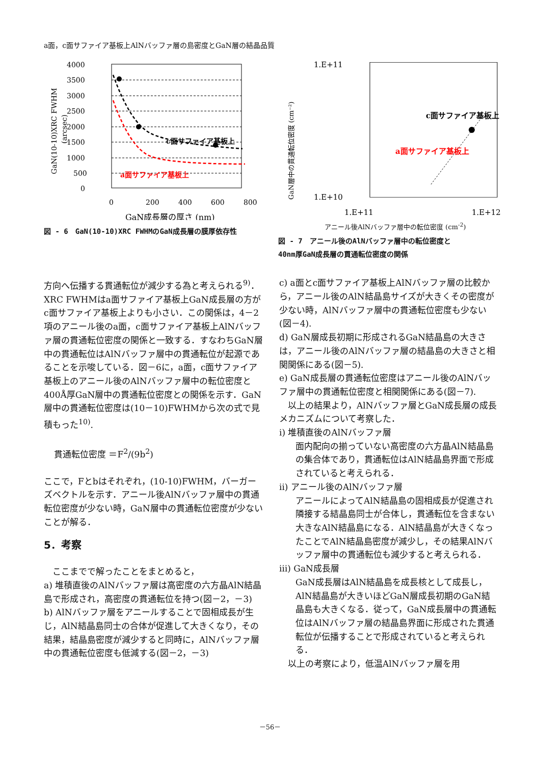a面，c面サファイア基板上AlNバッファ層の島密度とGaN層の結晶品質
4000
3500
3000
2500
2000
1500
1000
500
0
0
200
400
600
800
GaN成長層の厚さ (nm)
GaN(10-10)XRC FWHM
(arcsec)
c面サファイア基板上
a面サファイア基板上
図 - 6　GaN(10-10)XRC FWHMのGaN成長層の膜厚依存性
1.E+11
1.E+10
1.E+11
1.E+12
GaN層中の貫通転位密度 (cm⁻²)
c面サファイア基板上
a面サファイア基板上
アニール後AlNバッファ層中の転位密度 (cm<sup>-2</sup>)
図 - 7　アニール後のAlNバッファ層中の転位密度と
40nm厚GaN成長層の貫通転位密度の関係
方向へ伝播する貫通転位が減少する為と考えられる<sup>9)</sup>．XRC FWHMはa面サファイア基板上GaN成長層の方がc面サファイア基板上よりも小さい．この関係は，4－2項のアニール後のa面，c面サファイア基板上AlNバッファ層の貫通転位密度の関係と一致する．すなわちGaN層中の貫通転位はAlNバッファ層中の貫通転位が起源であることを示唆している．図－6に，a面，c面サファイア基板上のアニール後のAlNバッファ層中の転位密度と400Å厚GaN層中の貫通転位密度との関係を示す．GaN層中の貫通転位密度は(10－10)FWHMから次の式で見積もった<sup>10)</sup>.
貫通転位密度 ＝F<sup>2</sup>/(9b<sup>2</sup>)
ここで，Fとbはそれぞれ，(10-10)FWHM，バーガーズベクトルを示す．アニール後AlNバッファ層中の貫通転位密度が少ない時，GaN層中の貫通転位密度が少ないことが解る．
5．考察
　ここまでで解ったことをまとめると，
a) 堆積直後のAlNバッファ層は高密度の六方晶AlN結晶島で形成され，高密度の貫通転位を持つ(図－2，－3)
b) AlNバッファ層をアニールすることで固相成長が生じ，AlN結晶島同士の合体が促進して大きくなり，その結果，結晶島密度が減少すると同時に，AlNバッファ層中の貫通転位密度も低減する(図－2，－3)
c) a面とc面サファイア基板上AlNバッファ層の比較から，アニール後のAlN結晶島サイズが大きくその密度が少ない時，AlNバッファ層中の貫通転位密度も少ない(図－4).
d) GaN層成長初期に形成されるGaN結晶島の大きさは，アニール後のAlNバッファ層の結晶島の大きさと相関関係にある(図－5).
e) GaN成長層の貫通転位密度はアニール後のAlNバッファ層中の貫通転位密度と相関関係にある(図－7).
　以上の結果より，AlNバッファ層とGaN成長層の成長メカニズムについて考察した．
ⅰ) 堆積直後のAlNバッファ層
面内配向の揃っていない高密度の六方晶AlN結晶島の集合体であり，貫通転位はAlN結晶島界面で形成されていると考えられる．
ⅱ) アニール後のAlNバッファ層
アニールによってAlN結晶島の固相成長が促進され隣接する結晶島同士が合体し，貫通転位を含まない大きなAlN結晶島になる．AlN結晶島が大きくなったことでAlN結晶島密度が減少し，その結果AlNバッファ層中の貫通転位も減少すると考えられる．
ⅲ) GaN成長層
GaN成長層はAlN結晶島を成長核として成長し，AlN結晶島が大きいほどGaN層成長初期のGaN結晶島も大きくなる．従って，GaN成長層中の貫通転位はAlNバッファ層の結晶島界面に形成された貫通転位が伝播することで形成されていると考えられる．
　以上の考察により，低温AlNバッファ層を用
－56－